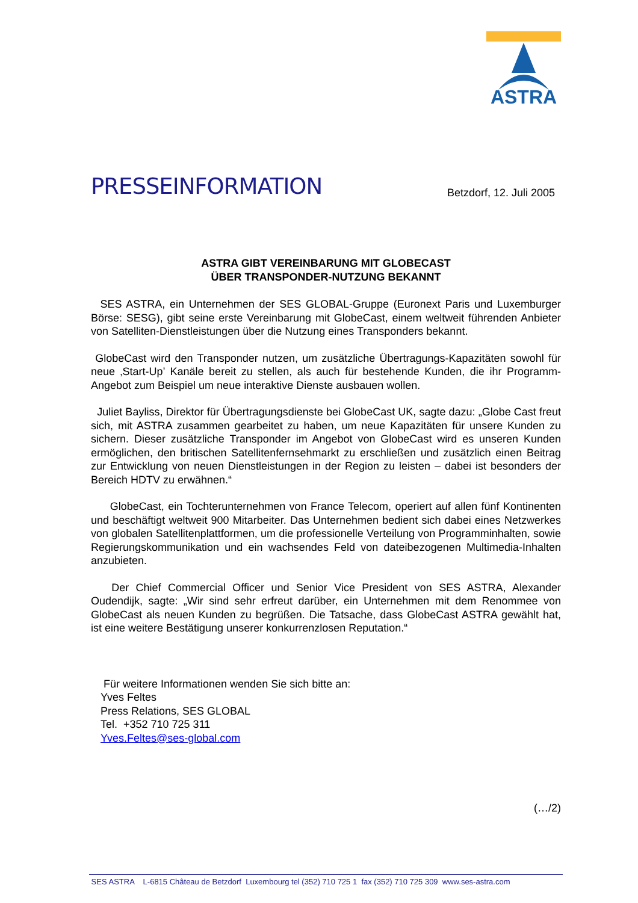ASTRA
PRESSEINFORMATION
Betzdorf, 12. Juli 2005
ASTRA GIBT VEREINBARUNG MIT GLOBECAST
ÜBER TRANSPONDER-NUTZUNG BEKANNT
SES ASTRA, ein Unternehmen der SES GLOBAL-Gruppe (Euronext Paris und Luxemburger Börse: SESG), gibt seine erste Vereinbarung mit GlobeCast, einem weltweit führenden Anbieter von Satelliten-Dienstleistungen über die Nutzung eines Transponders bekannt.
GlobeCast wird den Transponder nutzen, um zusätzliche Übertragungs-Kapazitäten sowohl für neue ‚Start-Up’ Kanäle bereit zu stellen, als auch für bestehende Kunden, die ihr Programm-Angebot zum Beispiel um neue interaktive Dienste ausbauen wollen.
Juliet Bayliss, Direktor für Übertragungsdienste bei GlobeCast UK, sagte dazu: „Globe Cast freut sich, mit ASTRA zusammen gearbeitet zu haben, um neue Kapazitäten für unsere Kunden zu sichern. Dieser zusätzliche Transponder im Angebot von GlobeCast wird es unseren Kunden ermöglichen, den britischen Satellitenfernsehmarkt zu erschließen und zusätzlich einen Beitrag zur Entwicklung von neuen Dienstleistungen in der Region zu leisten – dabei ist besonders der Bereich HDTV zu erwähnen.“
GlobeCast, ein Tochterunternehmen von France Telecom, operiert auf allen fünf Kontinenten und beschäftigt weltweit 900 Mitarbeiter. Das Unternehmen bedient sich dabei eines Netzwerkes von globalen Satellitenplattformen, um die professionelle Verteilung von Programminhalten, sowie Regierungskommunikation und ein wachsendes Feld von dateibezogenen Multimedia-Inhalten anzubieten.
Der Chief Commercial Officer und Senior Vice President von SES ASTRA, Alexander Oudendijk, sagte: „Wir sind sehr erfreut darüber, ein Unternehmen mit dem Renommee von GlobeCast als neuen Kunden zu begrüßen. Die Tatsache, dass GlobeCast ASTRA gewählt hat, ist eine weitere Bestätigung unserer konkurrenzlosen Reputation.“
Für weitere Informationen wenden Sie sich bitte an:
Yves Feltes
Press Relations, SES GLOBAL
Tel. +352 710 725 311
Yves.Feltes@ses-global.com
(…/2)
SES ASTRA L-6815 Château de Betzdorf Luxembourg tel (352) 710 725 1 fax (352) 710 725 309 www.ses-astra.com